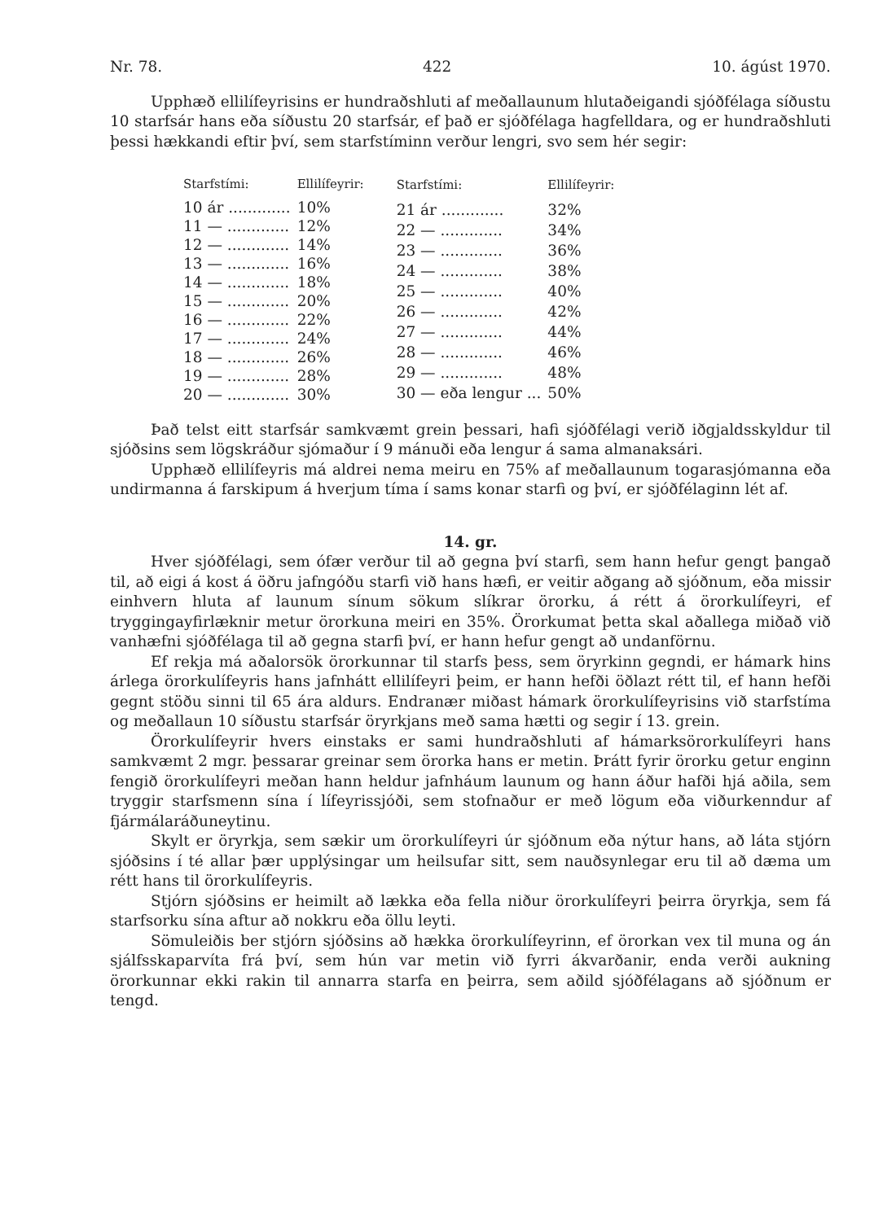Nr. 78. 422 10. ágúst 1970.
Upphæð ellilífeyrisins er hundraðshluti af meðallaunum hlutaðeigandi sjóð­félaga síðustu 10 starfsár hans eða síðustu 20 starfsár, ef það er sjóðfélaga hagfelld­ara, og er hundraðshluti þessi hækkandi eftir því, sem starfstíminn verður lengri, svo sem hér segir:
| Starfstími: | Ellilífeyrir: |
| --- | --- |
| 10 ár ............. | 10% |
| 11 — ............. | 12% |
| 12 — ............. | 14% |
| 13 — ............. | 16% |
| 14 — ............. | 18% |
| 15 — ............. | 20% |
| 16 — ............. | 22% |
| 17 — ............. | 24% |
| 18 — ............. | 26% |
| 19 — ............. | 28% |
| 20 — ............. | 30% |
| Starfstími: | Ellilífeyrir: |
| --- | --- |
| 21 ár ............. | 32% |
| 22 — ............. | 34% |
| 23 — ............. | 36% |
| 24 — ............. | 38% |
| 25 — ............. | 40% |
| 26 — ............. | 42% |
| 27 — ............. | 44% |
| 28 — ............. | 46% |
| 29 — ............. | 48% |
| 30 — eða lengur ... | 50% |
Það telst eitt starfsár samkvæmt grein þessari, hafi sjóðfélagi verið iðgjalds­skyldur til sjóðsins sem lögskráður sjómaður í 9 mánuði eða lengur á sama alman­aksári.
Upphæð ellilífeyris má aldrei nema meiru en 75% af meðallaunum togarasjó­manna eða undirmanna á farskipum á hverjum tíma í sams konar starfi og því, er sjóðfélaginn lét af.
14. gr.
Hver sjóðfélagi, sem ófær verður til að gegna því starfi, sem hann hefur gengt þangað til, að eigi á kost á öðru jafngóðu starfi við hans hæfi, er veitir aðgang að sjóðnum, eða missir einhvern hluta af launum sínum sökum slíkrar örorku, á rétt á örorkulífeyri, ef tryggingayfirlæknir metur örorkuna meiri en 35%. Örorkumat þetta skal aðallega miðað við vanhæfni sjóðfélaga til að gegna starfi því, er hann hefur gengt að undanförnu.
Ef rekja má aðalorsök örorkunnar til starfs þess, sem öryrkinn gegndi, er há­mark hins árlega örorkulífeyris hans jafnhátt ellilífeyri þeim, er hann hefði öðlazt rétt til, ef hann hefði gegnt stöðu sinni til 65 ára aldurs. Endranær miðast hámark örorkulífeyrisins við starfstíma og meðallaun 10 síðustu starfsár öryrkjans með sama hætti og segir í 13. grein.
Örorkulífeyrir hvers einstaks er sami hundraðshluti af hámarksörorkulífeyri hans samkvæmt 2 mgr. þessarar greinar sem örorka hans er metin. Þrátt fyrir örorku getur enginn fengið örorkulífeyri meðan hann heldur jafnháum launum og hann áður hafði hjá aðila, sem tryggir starfsmenn sína í lífeyrissjóði, sem stofn­aður er með lögum eða viðurkenndur af fjármálaráðuneytinu.
Skylt er öryrkja, sem sækir um örorkulífeyri úr sjóðnum eða nýtur hans, að láta stjórn sjóðsins í té allar þær upplýsingar um heilsufar sitt, sem nauðsyn­legar eru til að dæma um rétt hans til örorkulífeyris.
Stjórn sjóðsins er heimilt að lækka eða fella niður örorkulífeyri þeirra ör­yrkja, sem fá starfsorku sína aftur að nokkru eða öllu leyti.
Sömuleiðis ber stjórn sjóðsins að hækka örorkulífeyrinn, ef örorkan vex til muna og án sjálfsskaparvíta frá því, sem hún var metin við fyrri ákvarðanir, enda verði aukning örorkunnar ekki rakin til annarra starfa en þeirra, sem aðild sjóð­félagans að sjóðnum er tengd.